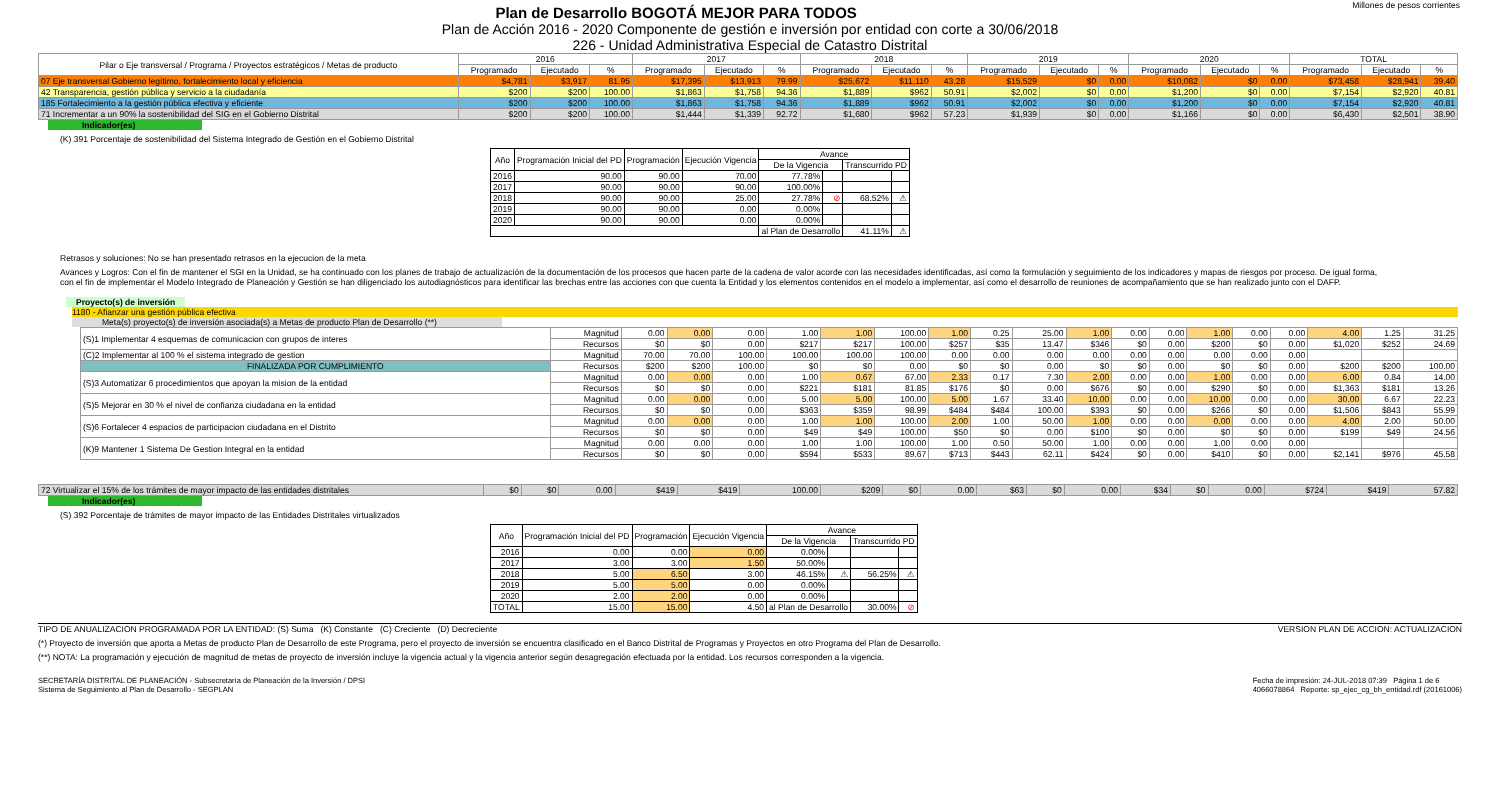Millones de pesos corrientes
Plan de Desarrollo BOGOTÁ MEJOR PARA TODOS
Plan de Acción 2016 - 2020 Componente de gestión e inversión por entidad con corte a 30/06/2018
226 - Unidad Administrativa Especial de Catastro Distrital
| Pilar o Eje transversal / Programa / Proyectos estratégicos / Metas de producto | 2016 | | | 2017 | | | 2018 | | | 2019 | | | 2020 | | | TOTAL | | |
| --- | --- | --- | --- | --- | --- | --- | --- | --- | --- | --- | --- | --- | --- | --- | --- | --- | --- | --- |
| | Programado | Ejecutado | % | Programado | Ejecutado | % | Programado | Ejecutado | % | Programado | Ejecutado | % | Programado | Ejecutado | % | Programado | Ejecutado | % |
| 07 Eje transversal Gobierno legítimo, fortalecimiento local y eficiencia | $4,781 | $3,917 | 81.95 | $17,395 | $13,913 | 79.99 | $25,672 | $11,110 | 43.28 | $15,529 | $0 | 0.00 | $10,082 | $0 | 0.00 | $73,458 | $28,941 | 39.40 |
| 42 Transparencia, gestión pública y servicio a la ciudadanía | $200 | $200 | 100.00 | $1,863 | $1,758 | 94.36 | $1,889 | $962 | 50.91 | $2,002 | $0 | 0.00 | $1,200 | $0 | 0.00 | $7,154 | $2,920 | 40.81 |
| 185 Fortalecimiento a la gestión pública efectiva y eficiente | $200 | $200 | 100.00 | $1,863 | $1,758 | 94.36 | $1,889 | $962 | 50.91 | $2,002 | $0 | 0.00 | $1,200 | $0 | 0.00 | $7,154 | $2,920 | 40.81 |
| 71 Incrementar a un 90% la sostenibilidad del SIG en el Gobierno Distrital | $200 | $200 | 100.00 | $1,444 | $1,339 | 92.72 | $1,680 | $962 | 57.23 | $1,939 | $0 | 0.00 | $1,166 | $0 | 0.00 | $6,430 | $2,501 | 38.90 |
Indicador(es)
(K) 391 Porcentaje de sostenibilidad del Sistema Integrado de Gestión en el Gobierno Distrital
| Año | Programación Inicial del PD | Programación | Ejecución Vigencia | Avance | | | |
| --- | --- | --- | --- | --- | --- | --- | --- |
| | | | | De la Vigencia | | Transcurrido PD | |
| 2016 | 90.00 | 90.00 | 70.00 | 77.78% | | | |
| 2017 | 90.00 | 90.00 | 90.00 | 100.00% | | | |
| 2018 | 90.00 | 90.00 | 25.00 | 27.78% | ⊘ | 68.52% | ⚠ |
| 2019 | 90.00 | 90.00 | 0.00 | 0.00% | | | |
| 2020 | 90.00 | 90.00 | 0.00 | 0.00% | | | |
| | | | | al Plan de Desarrollo | | 41.11% | ⚠ |
Retrasos y soluciones: No se han presentado retrasos en la ejecucion de la meta
Avances y Logros: Con el fin de mantener el SGI en la Unidad, se ha continuado con los planes de trabajo de actualización de la documentación de los procesos que hacen parte de la cadena de valor acorde con las necesidades identificadas, así como la formulación y seguimiento de los indicadores y mapas de riesgos por proceso. De igual forma, con el fin de implementar el Modelo Integrado de Planeación y Gestión se han diligenciado los autodiagnósticos para identificar las brechas entre las acciones con que cuenta la Entidad y los elementos contenidos en el modelo a implementar, así como el desarrollo de reuniones de acompañamiento que se han realizado junto con el DAFP.
Proyecto(s) de inversión
1180 - Afianzar una gestión pública efectiva
Meta(s) proyecto(s) de inversión asociada(s) a Metas de producto Plan de Desarrollo (**)
| (S)1 Implementar 4 esquemas de comunicacion con grupos de interes | Magnitud | 0.00 | 0.00 | 0.00 | 1.00 | 1.00 | 100.00 | 1.00 | 0.25 | 25.00 | 1.00 | 0.00 | 0.00 | 1.00 | 0.00 | 0.00 | 4.00 | 1.25 | 31.25 |
| | Recursos | $0 | $0 | 0.00 | $217 | $217 | 100.00 | $257 | $35 | 13.47 | $346 | $0 | 0.00 | $200 | $0 | 0.00 | $1,020 | $252 | 24.69 |
| (C)2 Implementar al 100 % el sistema integrado de gestion | Magnitud | 70.00 | 70.00 | 100.00 | 100.00 | 100.00 | 100.00 | 0.00 | 0.00 | 0.00 | 0.00 | 0.00 | 0.00 | 0.00 | 0.00 | 0.00 | | | |
| FINALIZADA POR CUMPLIMIENTO | Recursos | $200 | $200 | 100.00 | $0 | $0 | 0.00 | $0 | $0 | 0.00 | $0 | $0 | 0.00 | $0 | $0 | 0.00 | $200 | $200 | 100.00 |
| (S)3 Automatizar 6 procedimientos que apoyan la mision de la entidad | Magnitud | 0.00 | 0.00 | 0.00 | 1.00 | 0.67 | 67.00 | 2.33 | 0.17 | 7.30 | 2.00 | 0.00 | 0.00 | 1.00 | 0.00 | 0.00 | 6.00 | 0.84 | 14.00 |
| | Recursos | $0 | $0 | 0.00 | $221 | $181 | 81.85 | $176 | $0 | 0.00 | $676 | $0 | 0.00 | $290 | $0 | 0.00 | $1,363 | $181 | 13.26 |
| (S)5 Mejorar en 30 % el nivel de confianza ciudadana en la entidad | Magnitud | 0.00 | 0.00 | 0.00 | 5.00 | 5.00 | 100.00 | 5.00 | 1.67 | 33.40 | 10.00 | 0.00 | 0.00 | 10.00 | 0.00 | 0.00 | 30.00 | 6.67 | 22.23 |
| | Recursos | $0 | $0 | 0.00 | $363 | $359 | 98.99 | $484 | $484 | 100.00 | $393 | $0 | 0.00 | $266 | $0 | 0.00 | $1,506 | $843 | 55.99 |
| (S)6 Fortalecer 4 espacios de participacion ciudadana en el Distrito | Magnitud | 0.00 | 0.00 | 0.00 | 1.00 | 1.00 | 100.00 | 2.00 | 1.00 | 50.00 | 1.00 | 0.00 | 0.00 | 0.00 | 0.00 | 0.00 | 4.00 | 2.00 | 50.00 |
| | Recursos | $0 | $0 | 0.00 | $49 | $49 | 100.00 | $50 | $0 | 0.00 | $100 | $0 | 0.00 | $0 | $0 | 0.00 | $199 | $49 | 24.56 |
| (K)9 Mantener 1 Sistema De Gestion Integral en la entidad | Magnitud | 0.00 | 0.00 | 0.00 | 1.00 | 1.00 | 100.00 | 1.00 | 0.50 | 50.00 | 1.00 | 0.00 | 0.00 | 1.00 | 0.00 | 0.00 | | | |
| | Recursos | $0 | $0 | 0.00 | $594 | $533 | 89.67 | $713 | $443 | 62.11 | $424 | $0 | 0.00 | $410 | $0 | 0.00 | $2,141 | $976 | 45.58 |
| 72 Virtualizar el 15% de los trámites de mayor impacto de las entidades distritales | $0 | $0 | 0.00 | $419 | $419 | 100.00 | $209 | $0 | 0.00 | $63 | $0 | 0.00 | $34 | $0 | 0.00 | $724 | $419 | 57.82 |
Indicador(es)
(S) 392 Porcentaje de trámites de mayor impacto de las Entidades Distritales virtualizados
| Año | Programación Inicial del PD | Programación | Ejecución Vigencia | Avance | | | |
| --- | --- | --- | --- | --- | --- | --- | --- |
| | | | | De la Vigencia | | Transcurrido PD | |
| 2016 | 0.00 | 0.00 | 0.00 | 0.00% | | | |
| 2017 | 3.00 | 3.00 | 1.50 | 50.00% | | | |
| 2018 | 5.00 | 6.50 | 3.00 | 46.15% | ⚠ | 56.25% | ⚠ |
| 2019 | 5.00 | 5.00 | 0.00 | 0.00% | | | |
| 2020 | 2.00 | 2.00 | 0.00 | 0.00% | | | |
| TOTAL | 15.00 | 15.00 | 4.50 | al Plan de Desarrollo | | 30.00% | ⊘ |
TIPO DE ANUALIZACION PROGRAMADA POR LA ENTIDAD: (S) Suma (K) Constante (C) Creciente (D) Decreciente VERSION PLAN DE ACCION: ACTUALIZACION
(*) Proyecto de inversión que aporta a Metas de producto Plan de Desarrollo de este Programa, pero el proyecto de inversión se encuentra clasificado en el Banco Distrital de Programas y Proyectos en otro Programa del Plan de Desarrollo.
(**) NOTA: La programación y ejecución de magnitud de metas de proyecto de inversión incluye la vigencia actual y la vigencia anterior según desagregación efectuada por la entidad. Los recursos corresponden a la vigencia.
SECRETARÍA DISTRITAL DE PLANEACIÓN - Subsecretaría de Planeación de la Inversión / DPSI
Sistema de Seguimiento al Plan de Desarrollo - SEGPLAN Fecha de impresión: 24-JUL-2018 07:39 Página 1 de 6
4066078864 Reporte: sp_ejec_cg_bh_entidad.rdf (20161006)